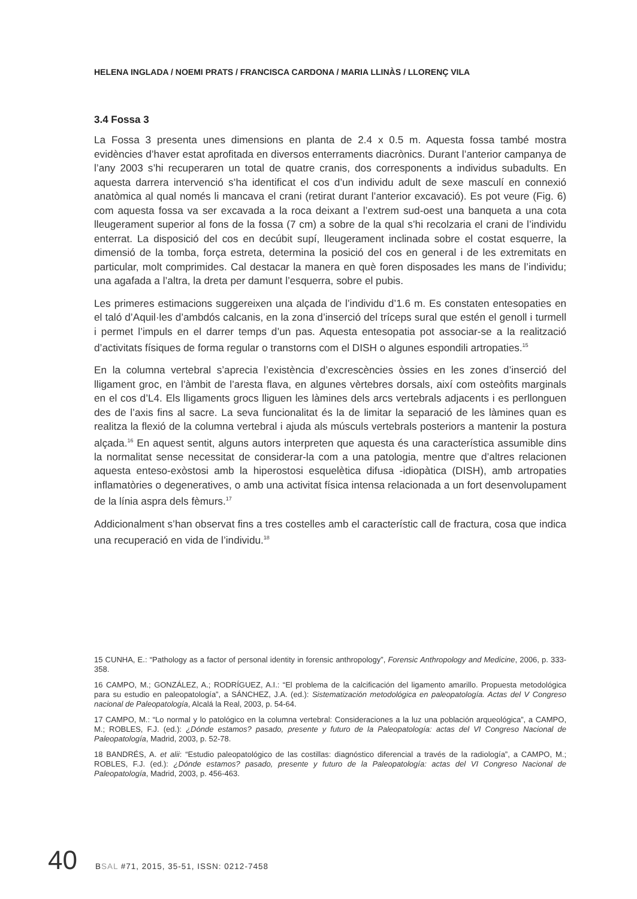HELENA INGLADA / NOEMI PRATS / FRANCISCA CARDONA / MARIA LLINÀS / LLORENÇ VILA
3.4 Fossa 3
La Fossa 3 presenta unes dimensions en planta de 2.4 x 0.5 m. Aquesta fossa també mostra evidències d’haver estat aprofitada en diversos enterraments diacrònics. Durant l’anterior campanya de l’any 2003 s’hi recuperaren un total de quatre cranis, dos corresponents a individus subadults. En aquesta darrera intervenció s’ha identificat el cos d’un individu adult de sexe masculí en connexió anatòmica al qual només li mancava el crani (retirat durant l’anterior excavació). Es pot veure (Fig. 6) com aquesta fossa va ser excavada a la roca deixant a l’extrem sud-oest una banqueta a una cota lleugerament superior al fons de la fossa (7 cm) a sobre de la qual s’hi recolzaria el crani de l’individu enterrat. La disposició del cos en decúbit supí, lleugerament inclinada sobre el costat esquerre, la dimensió de la tomba, força estreta, determina la posició del cos en general i de les extremitats en particular, molt comprimides. Cal destacar la manera en què foren disposades les mans de l’individu; una agafada a l’altra, la dreta per damunt l’esquerra, sobre el pubis.
Les primeres estimacions suggereixen una alçada de l’individu d’1.6 m. Es constaten entesopaties en el taló d’Aquil·les d’ambdós calcanis, en la zona d’inserció del tríceps sural que estén el genoll i turmell i permet l’impuls en el darrer temps d’un pas. Aquesta entesopatia pot associar-se a la realització d’activitats físiques de forma regular o transtorns com el DISH o algunes espondili artropaties.<sup>15</sup>
En la columna vertebral s’aprecia l’existència d’excrescències òssies en les zones d’inserció del lligament groc, en l’àmbit de l’aresta flava, en algunes vèrtebres dorsals, així com osteòfits marginals en el cos d’L4. Els lligaments grocs lliguen les làmines dels arcs vertebrals adjacents i es perllonguen des de l’axis fins al sacre. La seva funcionalitat és la de limitar la separació de les làmines quan es realitza la flexió de la columna vertebral i ajuda als músculs vertebrals posteriors a mantenir la postura alçada.<sup>16</sup> En aquest sentit, alguns autors interpreten que aquesta és una característica assumible dins la normalitat sense necessitat de considerar-la com a una patologia, mentre que d’altres relacionen aquesta enteso-exòstosi amb la hiperostosi esquelètica difusa -idiopàtica (DISH), amb artropaties inflamatòries o degeneratives, o amb una activitat física intensa relacionada a un fort desenvolupament de la línia aspra dels fèmurs.<sup>17</sup>
Addicionalment s’han observat fins a tres costelles amb el característic call de fractura, cosa que indica una recuperació en vida de l’individu.<sup>18</sup>
15 CUNHA, E.: “Pathology as a factor of personal identity in forensic anthropology”, Forensic Anthropology and Medicine, 2006, p. 333-358.
16 CAMPO, M.; GONZÁLEZ, A.; RODRÍGUEZ, A.I.: “El problema de la calcificación del ligamento amarillo. Propuesta metodológica para su estudio en paleopatología”, a SÁNCHEZ, J.A. (ed.): Sistematización metodológica en paleopatología. Actas del V Congreso nacional de Paleopatología, Alcalá la Real, 2003, p. 54-64.
17 CAMPO, M.: “Lo normal y lo patológico en la columna vertebral: Consideraciones a la luz una población arqueológica”, a CAMPO, M.; ROBLES, F.J. (ed.): ¿Dónde estamos? pasado, presente y futuro de la Paleopatología: actas del VI Congreso Nacional de Paleopatología, Madrid, 2003, p. 52-78.
18 BANDRÉS, A. et alii: “Estudio paleopatológico de las costillas: diagnóstico diferencial a través de la radiología”, a CAMPO, M.; ROBLES, F.J. (ed.): ¿Dónde estamos? pasado, presente y futuro de la Paleopatología: actas del VI Congreso Nacional de Paleopatología, Madrid, 2003, p. 456-463.
40 BSAL #71, 2015, 35-51, ISSN: 0212-7458